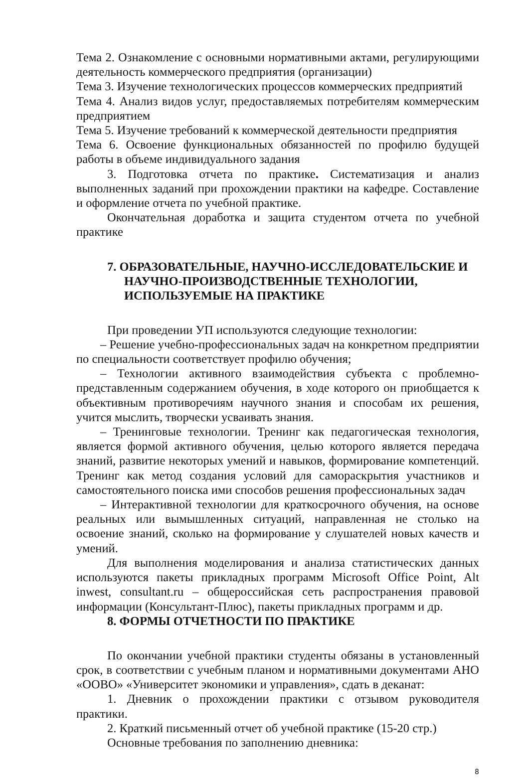Тема 2. Ознакомление с основными нормативными актами, регулирующими деятельность коммерческого предприятия (организации)
Тема 3. Изучение технологических процессов коммерческих предприятий
Тема 4. Анализ видов услуг, предоставляемых потребителям коммерческим предприятием
Тема 5. Изучение требований к коммерческой деятельности предприятия
Тема 6. Освоение функциональных обязанностей по профилю будущей работы в объеме индивидуального задания
3. Подготовка отчета по практике. Систематизация и анализ выполненных заданий при прохождении практики на кафедре. Составление и оформление отчета по учебной практике.
Окончательная доработка и защита студентом отчета по учебной практике
7. ОБРАЗОВАТЕЛЬНЫЕ, НАУЧНО-ИССЛЕДОВАТЕЛЬСКИЕ И НАУЧНО-ПРОИЗВОДСТВЕННЫЕ ТЕХНОЛОГИИ, ИСПОЛЬЗУЕМЫЕ НА ПРАКТИКЕ
При проведении УП используются следующие технологии:
– Решение учебно-профессиональных задач на конкретном предприятии по специальности соответствует профилю обучения;
– Технологии активного взаимодействия субъекта с проблемно-представленным содержанием обучения, в ходе которого он приобщается к объективным противоречиям научного знания и способам их решения, учится мыслить, творчески усваивать знания.
– Тренинговые технологии. Тренинг как педагогическая технология, является формой активного обучения, целью которого является передача знаний, развитие некоторых умений и навыков, формирование компетенций. Тренинг как метод создания условий для самораскрытия участников и самостоятельного поиска ими способов решения профессиональных задач
– Интерактивной технологии для краткосрочного обучения, на основе реальных или вымышленных ситуаций, направленная не столько на освоение знаний, сколько на формирование у слушателей новых качеств и умений.
Для выполнения моделирования и анализа статистических данных используются пакеты прикладных программ Microsoft Office Point, Alt inwest, consultant.ru – общероссийская сеть распространения правовой информации (Консультант-Плюс), пакеты прикладных программ и др.
8. ФОРМЫ ОТЧЕТНОСТИ ПО ПРАКТИКЕ
По окончании учебной практики студенты обязаны в установленный срок, в соответствии с учебным планом и нормативными документами АНО «ООВО» «Университет экономики и управления», сдать в деканат:
1. Дневник о прохождении практики с отзывом руководителя практики.
2. Краткий письменный отчет об учебной практике (15-20 стр.)
Основные требования по заполнению дневника:
8